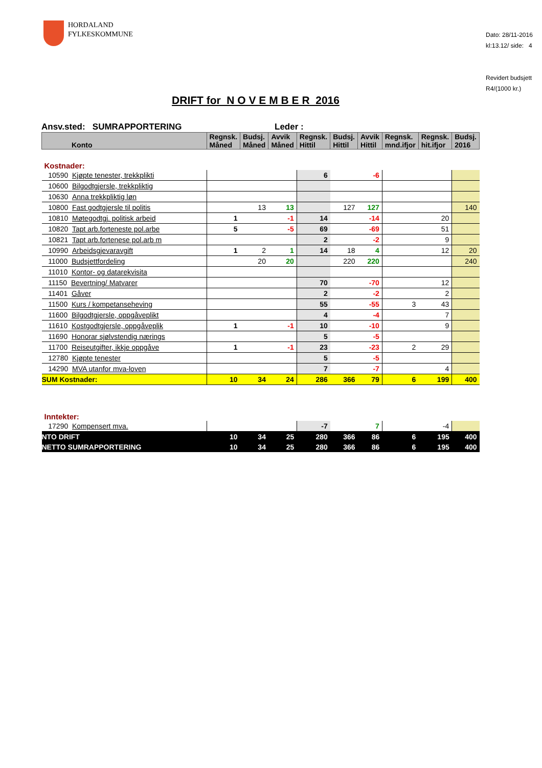HORDALAND
FYLKESKOMMUNE
Dato: 28/11-2016
kl:13.12/ side: 4
Revidert budsjett
R4/(1000 kr.)
DRIFT for N O V E M B E R 2016
Ansv.sted: SUMRAPPORTERING Leder :
| Konto | Regnsk. Måned | Budsj. Måned | Avvik Måned | Regnsk. Hittil | Budsj. Hittil | Avvik Hittil | Regnsk. mnd.ifjor | Regnsk. hit.ifjor | Budsj. 2016 |
| --- | --- | --- | --- | --- | --- | --- | --- | --- | --- |
| Kostnader: | | | | | | | | | |
| 10590 Kjøpte tenester, trekkplikti | | | | 6 | | -6 | | | |
| 10600 Bilgodtgjersle, trekkpliktig | | | | | | | | | |
| 10630 Anna trekkpliktig løn | | | | | | | | | |
| 10800 Fast godtgjersle til politis | | 13 | 13 | | 127 | 127 | | | 140 |
| 10810 Møtegodtgj. politisk arbeid | 1 | | -1 | 14 | | -14 | | 20 | |
| 10820 Tapt arb.forteneste pol.arbe | 5 | | -5 | 69 | | -69 | | 51 | |
| 10821 Tapt arb.fortenese pol.arb m | | | | 2 | | -2 | | 9 | |
| 10990 Arbeidsgjevaravgift | 1 | 2 | 1 | 14 | 18 | 4 | | 12 | 20 |
| 11000 Budsjettfordeling | | 20 | 20 | | 220 | 220 | | | 240 |
| 11010 Kontor- og datarekvisita | | | | | | | | | |
| 11150 Bevertning/ Matvarer | | | | 70 | | -70 | | 12 | |
| 11401 Gåver | | | | 2 | | -2 | | 2 | |
| 11500 Kurs / kompetanseheving | | | | 55 | | -55 | 3 | 43 | |
| 11600 Bilgodtgjersle, oppgåveplikt | | | | 4 | | -4 | | 7 | |
| 11610 Kostgodtgjersle, oppgåveplik | 1 | | -1 | 10 | | -10 | | 9 | |
| 11690 Honorar sjølvstendig nærings | | | | 5 | | -5 | | | |
| 11700 Reiseutgifter, ikkje oppgåve | 1 | | -1 | 23 | | -23 | 2 | 29 | |
| 12780 Kjøpte tenester | | | | 5 | | -5 | | | |
| 14290 MVA utanfor mva-loven | | | | 7 | | -7 | | 4 | |
| SUM Kostnader: | 10 | 34 | 24 | 286 | 366 | 79 | 6 | 199 | 400 |
| Inntekter: | | | | | | | | | |
| 17290 Kompensert mva. | | | | -7 | | 7 | | -4 | |
| NTO DRIFT | 10 | 34 | 25 | 280 | 366 | 86 | 6 | 195 | 400 |
| NETTO SUMRAPPORTERING | 10 | 34 | 25 | 280 | 366 | 86 | 6 | 195 | 400 |